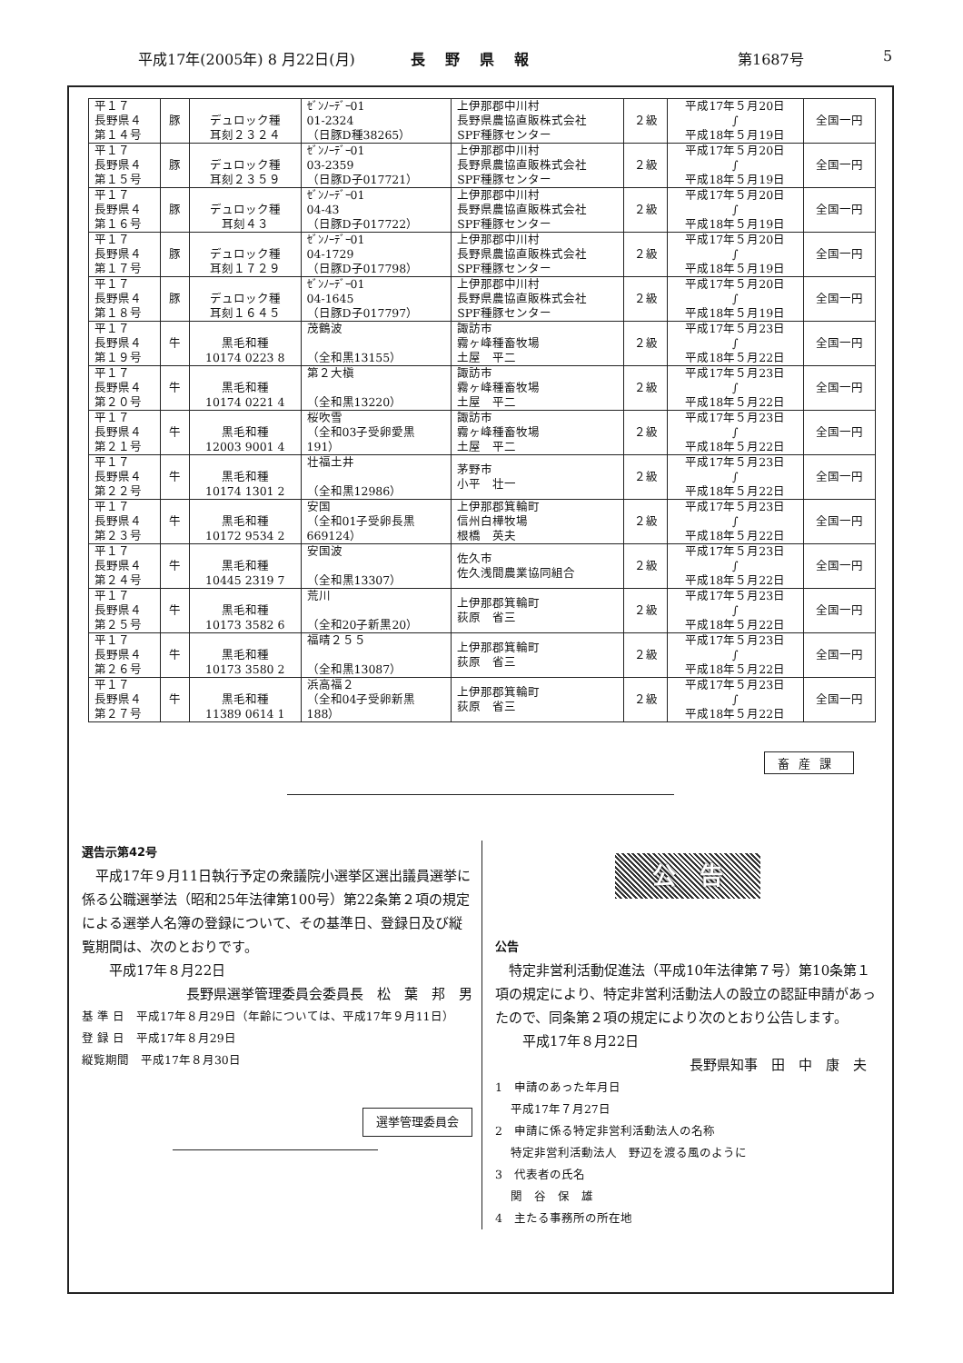平成17年(2005年) 8 月22日(月) 長野県報 第1687号 5
| 平１７ 長野県４ 第１４号 | 豚 | デュロック種 耳刻２３２４ | ｾﾞﾝﾉｰﾃﾞｰ01 01-2324 （日豚D種38265） | 上伊那郡中川村 長野県農協直販株式会社 SPF種豚センター | ２級 | 平成17年５月20日 ∫ 平成18年５月19日 | 全国一円 |
| 平１７ 長野県４ 第１５号 | 豚 | デュロック種 耳刻２３５９ | ｾﾞﾝﾉｰﾃﾞｰ01 03-2359 （日豚D子017721） | 上伊那郡中川村 長野県農協直販株式会社 SPF種豚センター | ２級 | 平成17年５月20日 ∫ 平成18年５月19日 | 全国一円 |
| 平１７ 長野県４ 第１６号 | 豚 | デュロック種 耳刻４３ | ｾﾞﾝﾉｰﾃﾞｰ01 04-43 （日豚D子017722） | 上伊那郡中川村 長野県農協直販株式会社 SPF種豚センター | ２級 | 平成17年５月20日 ∫ 平成18年５月19日 | 全国一円 |
| 平１７ 長野県４ 第１７号 | 豚 | デュロック種 耳刻１７２９ | ｾﾞﾝﾉｰﾃﾞｰ01 04-1729 （日豚D子017798） | 上伊那郡中川村 長野県農協直販株式会社 SPF種豚センター | ２級 | 平成17年５月20日 ∫ 平成18年５月19日 | 全国一円 |
| 平１７ 長野県４ 第１８号 | 豚 | デュロック種 耳刻１６４５ | ｾﾞﾝﾉｰﾃﾞｰ01 04-1645 （日豚D子017797） | 上伊那郡中川村 長野県農協直販株式会社 SPF種豚センター | ２級 | 平成17年５月20日 ∫ 平成18年５月19日 | 全国一円 |
| 平１７ 長野県４ 第１９号 | 牛 | 黒毛和種 10174 0223 8 | 茂鶴波 （全和黒13155） | 諏訪市 霧ヶ峰種畜牧場 土屋 平二 | ２級 | 平成17年５月23日 ∫ 平成18年５月22日 | 全国一円 |
| 平１７ 長野県４ 第２０号 | 牛 | 黒毛和種 10174 0221 4 | 第２大槇 （全和黒13220） | 諏訪市 霧ヶ峰種畜牧場 土屋 平二 | ２級 | 平成17年５月23日 ∫ 平成18年５月22日 | 全国一円 |
| 平１７ 長野県４ 第２１号 | 牛 | 黒毛和種 12003 9001 4 | 桜吹雪 （全和03子受卵愛黒 191） | 諏訪市 霧ヶ峰種畜牧場 土屋 平二 | ２級 | 平成17年５月23日 ∫ 平成18年５月22日 | 全国一円 |
| 平１７ 長野県４ 第２２号 | 牛 | 黒毛和種 10174 1301 2 | 壮福土井 （全和黒12986） | 茅野市 小平 壮一 | ２級 | 平成17年５月23日 ∫ 平成18年５月22日 | 全国一円 |
| 平１７ 長野県４ 第２３号 | 牛 | 黒毛和種 10172 9534 2 | 安国 （全和01子受卵長黒 669124） | 上伊那郡箕輪町 信州白樺牧場 根橋 英夫 | ２級 | 平成17年５月23日 ∫ 平成18年５月22日 | 全国一円 |
| 平１７ 長野県４ 第２４号 | 牛 | 黒毛和種 10445 2319 7 | 安国波 （全和黒13307） | 佐久市 佐久浅間農業協同組合 | ２級 | 平成17年５月23日 ∫ 平成18年５月22日 | 全国一円 |
| 平１７ 長野県４ 第２５号 | 牛 | 黒毛和種 10173 3582 6 | 荒川 （全和20子新黒20） | 上伊那郡箕輪町 荻原 省三 | ２級 | 平成17年５月23日 ∫ 平成18年５月22日 | 全国一円 |
| 平１７ 長野県４ 第２６号 | 牛 | 黒毛和種 10173 3580 2 | 福晴２５５ （全和黒13087） | 上伊那郡箕輪町 荻原 省三 | ２級 | 平成17年５月23日 ∫ 平成18年５月22日 | 全国一円 |
| 平１７ 長野県４ 第２７号 | 牛 | 黒毛和種 11389 0614 1 | 浜高福２ （全和04子受卵新黒 188） | 上伊那郡箕輪町 荻原 省三 | ２級 | 平成17年５月23日 ∫ 平成18年５月22日 | 全国一円 |
畜産課
選告示第42号
　平成17年９月11日執行予定の衆議院小選挙区選出議員選挙に係る公職選挙法（昭和25年法律第100号）第22条第２項の規定による選挙人名簿の登録について、その基準日、登録日及び縦覧期間は、次のとおりです。
　　平成17年８月22日
長野県選挙管理委員会委員長　松　葉　邦　男
基 準 日　平成17年８月29日（年齢については、平成17年９月11日）
登 録 日　平成17年８月29日
縦覧期間　平成17年８月30日
選挙管理委員会
公　告
公告
　特定非営利活動促進法（平成10年法律第７号）第10条第１項の規定により、特定非営利活動法人の設立の認証申請があったので、同条第２項の規定により次のとおり公告します。
　　平成17年８月22日
長野県知事　田　中　康　夫
1　申請のあった年月日
　 平成17年７月27日
2　申請に係る特定非営利活動法人の名称
　 特定非営利活動法人　野辺を渡る風のように
3　代表者の氏名
　 関　谷　保　雄
4　主たる事務所の所在地